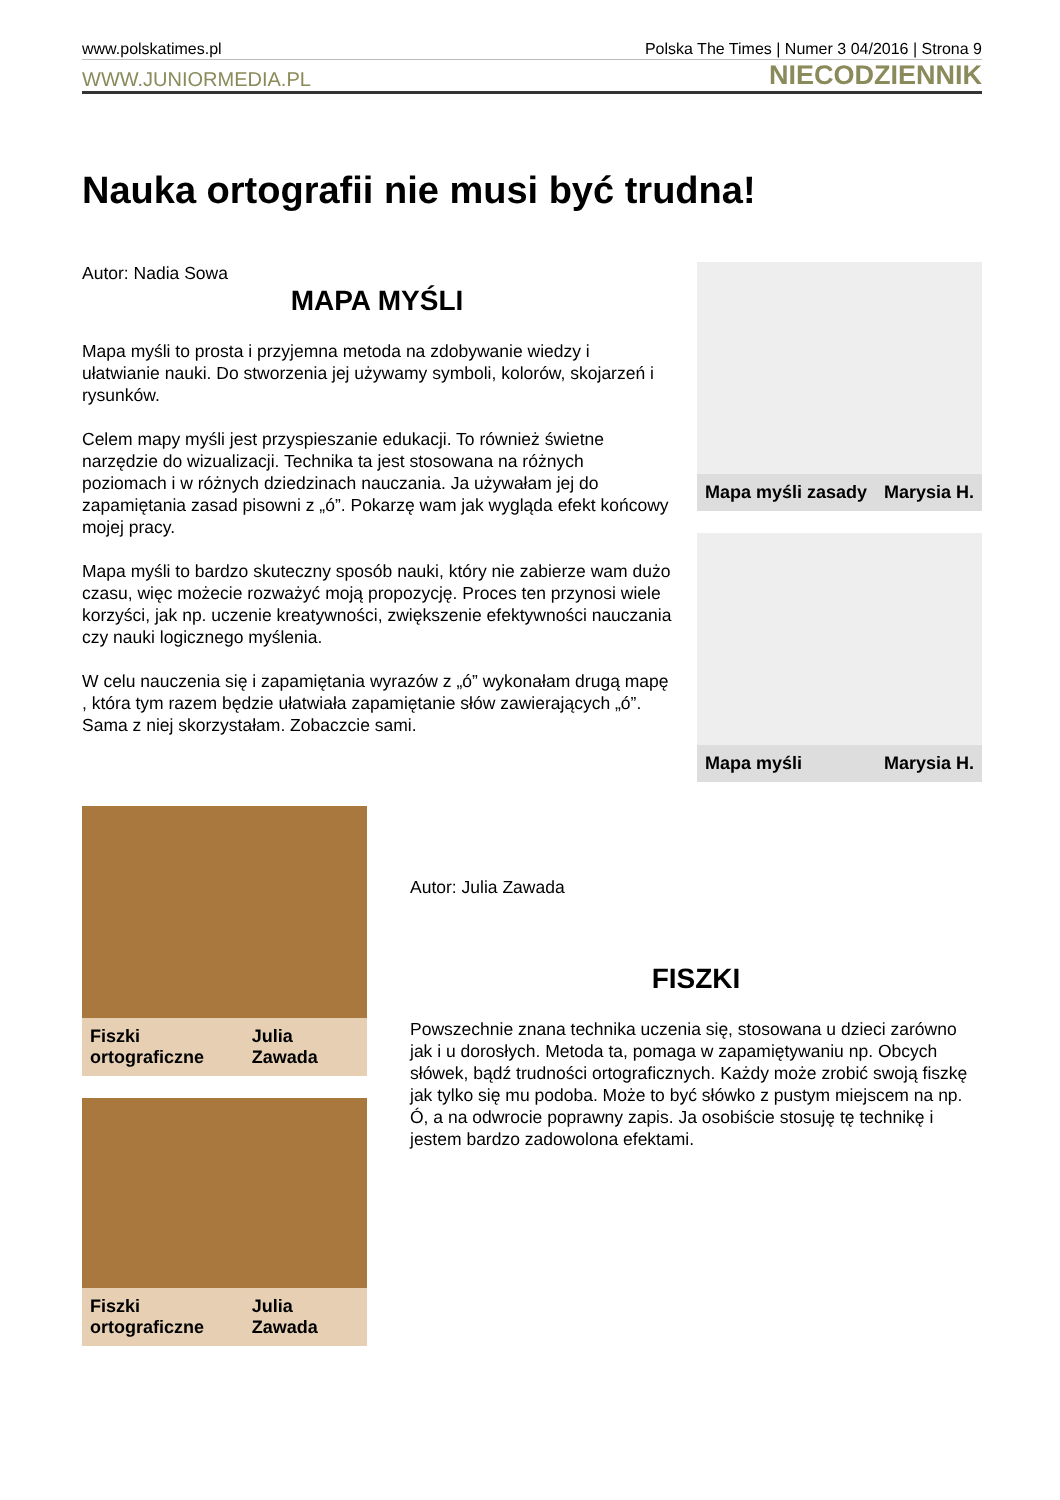www.polskatimes.pl Polska The Times | Numer 3 04/2016 | Strona 9
WWW.JUNIORMEDIA.PL NIECODZIENNIK
Nauka ortografii nie musi być trudna!
Autor: Nadia Sowa
MAPA MYŚLI
Mapa myśli to prosta i przyjemna metoda na zdobywanie wiedzy i ułatwianie nauki. Do stworzenia jej używamy symboli, kolorów, skojarzeń i rysunków.
Celem mapy myśli jest przyspieszanie edukacji. To również świetne narzędzie do wizualizacji. Technika ta jest stosowana na różnych poziomach i w różnych dziedzinach nauczania. Ja używałam jej do zapamiętania zasad pisowni z „ó”. Pokarzę wam jak wygląda efekt końcowy mojej pracy.
Mapa myśli to bardzo skuteczny sposób nauki, który nie zabierze wam dużo czasu, więc możecie rozważyć moją propozycję. Proces ten przynosi wiele korzyści, jak np. uczenie kreatywności, zwiększenie efektywności nauczania czy nauki logicznego myślenia.
W celu nauczenia się i zapamiętania wyrazów z „ó” wykonałam drugą mapę , która tym razem będzie ułatwiała zapamiętanie słów zawierających „ó”. Sama z niej skorzystałam. Zobaczcie sami.
Mapa myśli zasady Marysia H.
Mapa myśli Marysia H.
Fiszki ortograficzne Julia Zawada
Fiszki ortograficzne Julia Zawada
Autor: Julia Zawada
FISZKI
Powszechnie znana technika uczenia się, stosowana u dzieci zarówno jak i u dorosłych. Metoda ta, pomaga w zapamiętywaniu np. Obcych słówek, bądź trudności ortograficznych. Każdy może zrobić swoją fiszkę jak tylko się mu podoba. Może to być słówko z pustym miejscem na np. Ó, a na odwrocie poprawny zapis. Ja osobiście stosuję tę technikę i jestem bardzo zadowolona efektami.